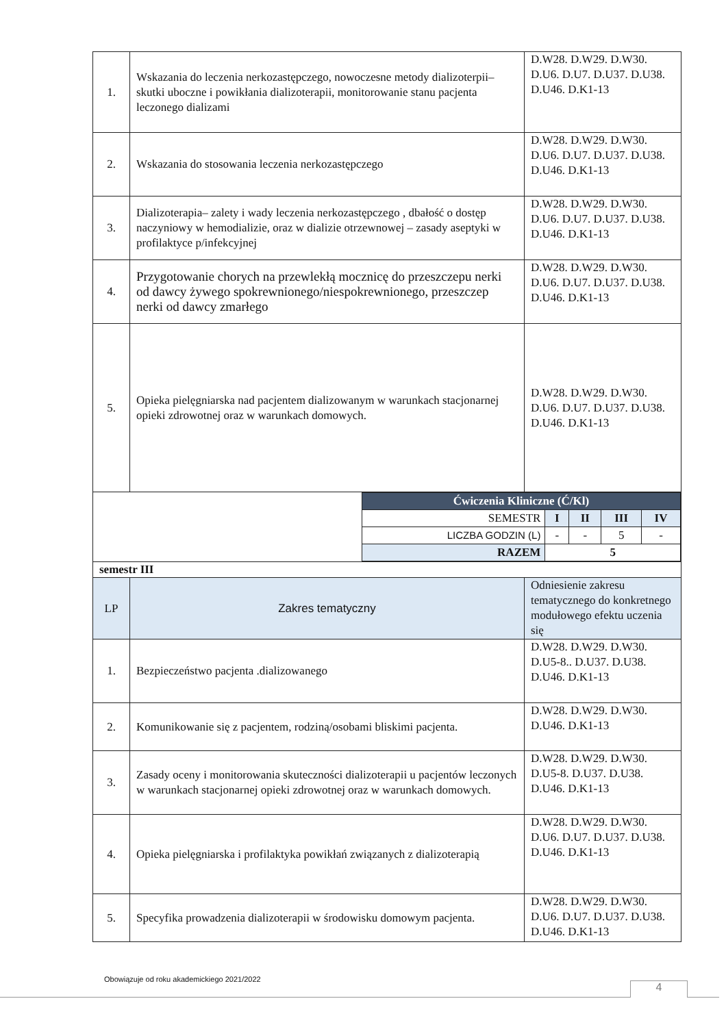| 1. | Wskazania do leczenia nerkozastępczego, nowoczesne metody dializoterpii– skutki uboczne i powikłania dializoterapii, monitorowanie stanu pacjenta leczonego dializami | D.W28. D.W29. D.W30. D.U6. D.U7. D.U37. D.U38. D.U46. D.K1-13 |
| 2. | Wskazania do stosowania leczenia nerkozastępczego | D.W28. D.W29. D.W30. D.U6. D.U7. D.U37. D.U38. D.U46. D.K1-13 |
| 3. | Dializoterapia– zalety i wady leczenia nerkozastępczego , dbałość o dostęp naczyniowy w hemodializie, oraz w dializie otrzewnowej – zasady aseptyki w profilaktyce p/infekcyjnej | D.W28. D.W29. D.W30. D.U6. D.U7. D.U37. D.U38. D.U46. D.K1-13 |
| 4. | Przygotowanie chorych na przewlekłą mocznicę do przeszczepu nerki od dawcy żywego spokrewnionego/niespokrewnionego, przeszczep nerki od dawcy zmarłego | D.W28. D.W29. D.W30. D.U6. D.U7. D.U37. D.U38. D.U46. D.K1-13 |
| 5. | Opieka pielęgniarska nad pacjentem dializowanym w warunkach stacjonarnej opieki zdrowotnej oraz w warunkach domowych. | D.W28. D.W29. D.W30. D.U6. D.U7. D.U37. D.U38. D.U46. D.K1-13 |
| / / / Ćwiczenia Kliniczne (Ć/Kl) / / / / / / SEMESTR / I / II / III / IV / / LICZBA GODZIN (L) / - / - / 5 / - / / RAZEM / 5 / / / / / | | |
| semestr III | | |
| LP | Zakres tematyczny | Odniesienie zakresu tematycznego do konkretnego modułowego efektu uczenia się |
| 1. | Bezpieczeństwo pacjenta .dializowanego | D.W28. D.W29. D.W30. D.U5-8.. D.U37. D.U38. D.U46. D.K1-13 |
| 2. | Komunikowanie się z pacjentem, rodziną/osobami bliskimi pacjenta. | D.W28. D.W29. D.W30. D.U46. D.K1-13 |
| 3. | Zasady oceny i monitorowania skuteczności dializoterapii u pacjentów leczonych w warunkach stacjonarnej opieki zdrowotnej oraz w warunkach domowych. | D.W28. D.W29. D.W30. D.U5-8. D.U37. D.U38. D.U46. D.K1-13 |
| 4. | Opieka pielęgniarska i profilaktyka powikłań związanych z dializoterapią | D.W28. D.W29. D.W30. D.U6. D.U7. D.U37. D.U38. D.U46. D.K1-13 |
| 5. | Specyfika prowadzenia dializoterapii w środowisku domowym pacjenta. | D.W28. D.W29. D.W30. D.U6. D.U7. D.U37. D.U38. D.U46. D.K1-13 |
Obowiązuje od roku akademickiego 2021/2022
4